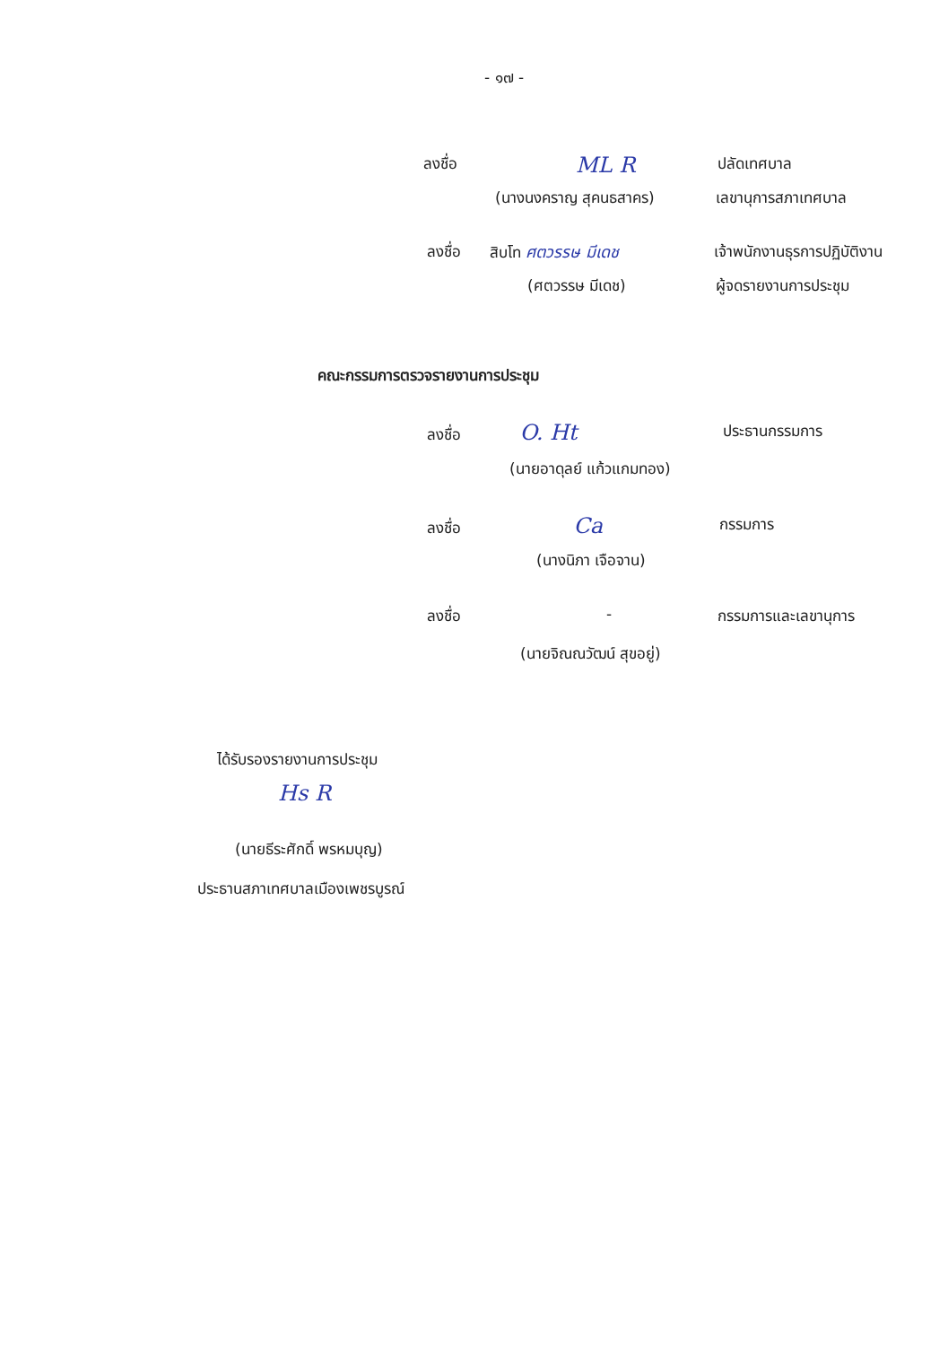- ๑๗ -
ลงชื่อ ML R ปลัดเทศบาล
(นางนงคราญ สุคนธสาคร) เลขานุการสภาเทศบาล
ลงชื่อ สิบโท ศตวรรษ มีเดช เจ้าพนักงานธุรการปฏิบัติงาน
(ศตวรรษ มีเดช) ผู้จดรายงานการประชุม
คณะกรรมการตรวจรายงานการประชุม
ลงชื่อ O. Ht ประธานกรรมการ
(นายอาดุลย์ แก้วแกมทอง)
ลงชื่อ Ca กรรมการ
(นางนิภา เจือจาน)
ลงชื่อ - กรรมการและเลขานุการ
(นายจิณณวัฒน์ สุขอยู่)
ได้รับรองรายงานการประชุม
Hs R
(นายธีระศักดิ์ พรหมบุญ)
ประธานสภาเทศบาลเมืองเพชรบูรณ์